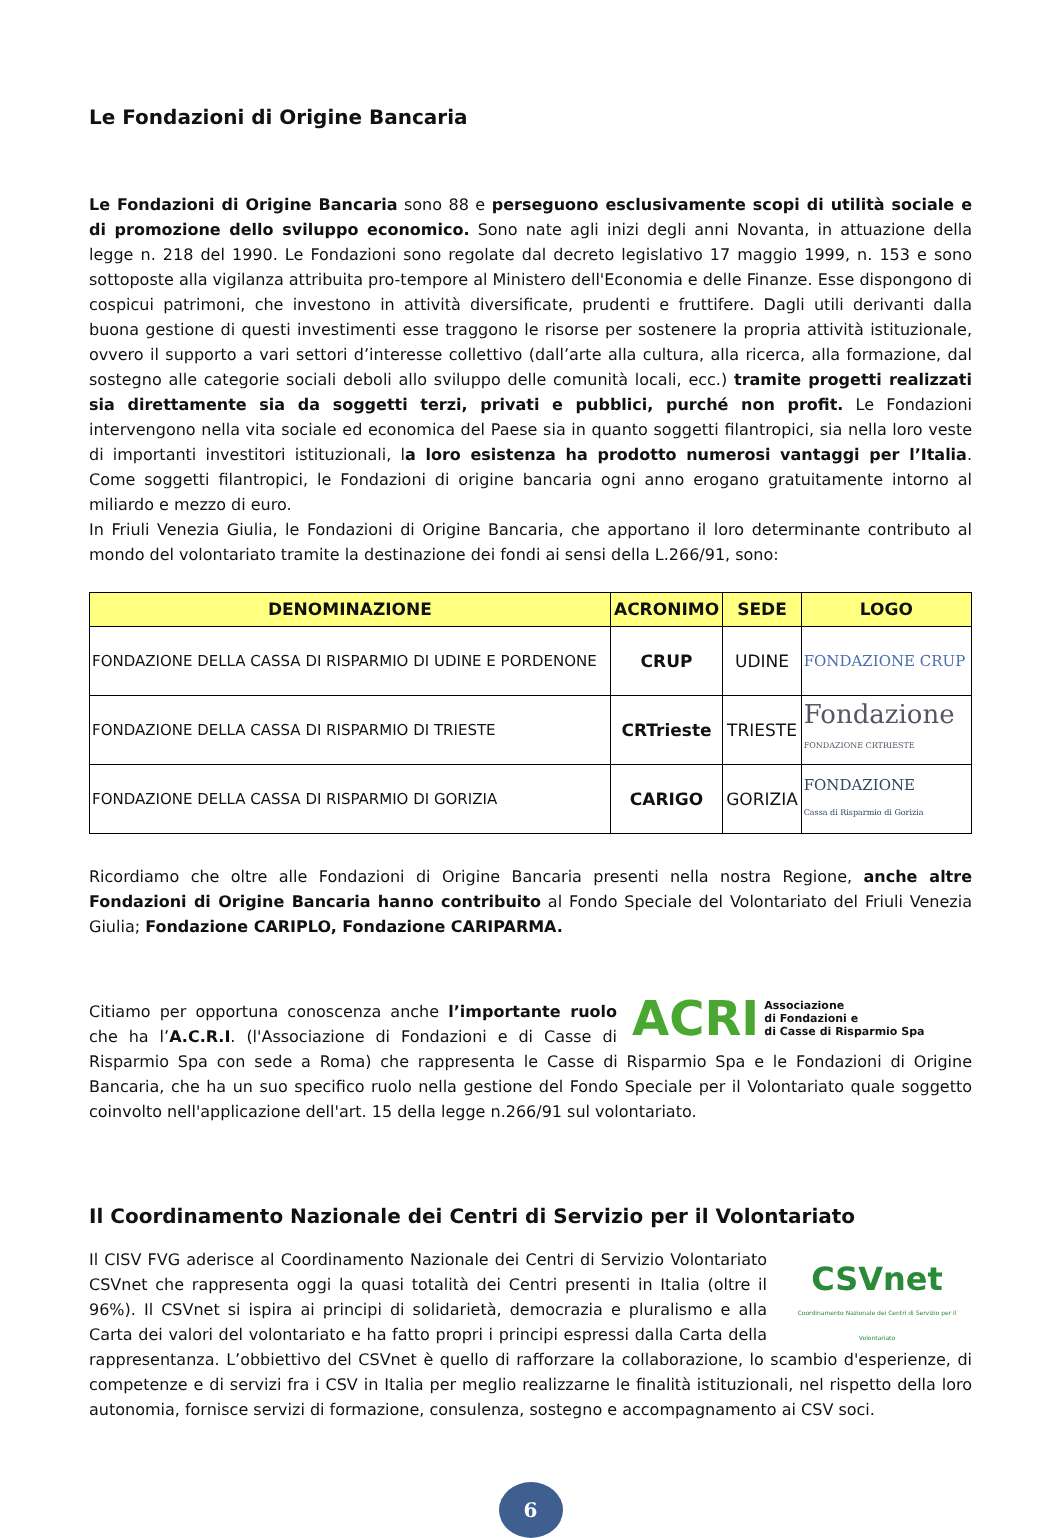Le Fondazioni di Origine Bancaria
Le Fondazioni di Origine Bancaria sono 88 e perseguono esclusivamente scopi di utilità sociale e di promozione dello sviluppo economico. Sono nate agli inizi degli anni Novanta, in attuazione della legge n. 218 del 1990. Le Fondazioni sono regolate dal decreto legislativo 17 maggio 1999, n. 153 e sono sottoposte alla vigilanza attribuita pro-tempore al Ministero dell'Economia e delle Finanze. Esse dispongono di cospicui patrimoni, che investono in attività diversificate, prudenti e fruttifere. Dagli utili derivanti dalla buona gestione di questi investimenti esse traggono le risorse per sostenere la propria attività istituzionale, ovvero il supporto a vari settori d’interesse collettivo (dall’arte alla cultura, alla ricerca, alla formazione, dal sostegno alle categorie sociali deboli allo sviluppo delle comunità locali, ecc.) tramite progetti realizzati sia direttamente sia da soggetti terzi, privati e pubblici, purché non profit. Le Fondazioni intervengono nella vita sociale ed economica del Paese sia in quanto soggetti filantropici, sia nella loro veste di importanti investitori istituzionali, la loro esistenza ha prodotto numerosi vantaggi per l’Italia. Come soggetti filantropici, le Fondazioni di origine bancaria ogni anno erogano gratuitamente intorno al miliardo e mezzo di euro.
In Friuli Venezia Giulia, le Fondazioni di Origine Bancaria, che apportano il loro determinante contributo al mondo del volontariato tramite la destinazione dei fondi ai sensi della L.266/91, sono:
| DENOMINAZIONE | ACRONIMO | SEDE | LOGO |
| --- | --- | --- | --- |
| FONDAZIONE DELLA CASSA DI RISPARMIO DI UDINE E PORDENONE | CRUP | UDINE | FONDAZIONE CRUP |
| FONDAZIONE DELLA CASSA DI RISPARMIO DI TRIESTE | CRTrieste | TRIESTE | Fondazione FONDAZIONE CRTRIESTE |
| FONDAZIONE DELLA CASSA DI RISPARMIO DI GORIZIA | CARIGO | GORIZIA | FONDAZIONE Cassa di Risparmio di Gorizia |
Ricordiamo che oltre alle Fondazioni di Origine Bancaria presenti nella nostra Regione, anche altre Fondazioni di Origine Bancaria hanno contribuito al Fondo Speciale del Volontariato del Friuli Venezia Giulia; Fondazione CARIPLO, Fondazione CARIPARMA.
ACRI Associazione
di Fondazioni e
di Casse di Risparmio Spa
Citiamo per opportuna conoscenza anche l’importante ruolo che ha l’A.C.R.I. (l'Associazione di Fondazioni e di Casse di Risparmio Spa con sede a Roma) che rappresenta le Casse di Risparmio Spa e le Fondazioni di Origine Bancaria, che ha un suo specifico ruolo nella gestione del Fondo Speciale per il Volontariato quale soggetto coinvolto nell'applicazione dell'art. 15 della legge n.266/91 sul volontariato.
Il Coordinamento Nazionale dei Centri di Servizio per il Volontariato
CSVnet
Coordinamento Nazionale dei Centri di Servizio per il Volontariato
Il CISV FVG aderisce al Coordinamento Nazionale dei Centri di Servizio Volontariato CSVnet che rappresenta oggi la quasi totalità dei Centri presenti in Italia (oltre il 96%). Il CSVnet si ispira ai principi di solidarietà, democrazia e pluralismo e alla Carta dei valori del volontariato e ha fatto propri i principi espressi dalla Carta della rappresentanza. L’obbiettivo del CSVnet è quello di rafforzare la collaborazione, lo scambio d'esperienze, di competenze e di servizi fra i CSV in Italia per meglio realizzarne le finalità istituzionali, nel rispetto della loro autonomia, fornisce servizi di formazione, consulenza, sostegno e accompagnamento ai CSV soci.
6